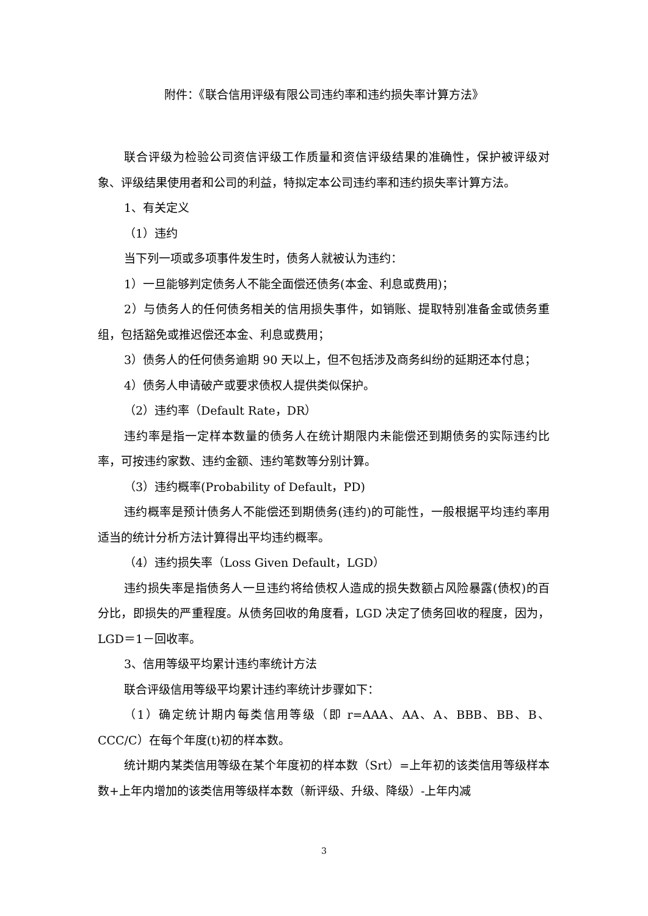附件：《联合信用评级有限公司违约率和违约损失率计算方法》
联合评级为检验公司资信评级工作质量和资信评级结果的准确性，保护被评级对象、评级结果使用者和公司的利益，特拟定本公司违约率和违约损失率计算方法。
1、有关定义
（1）违约
当下列一项或多项事件发生时，债务人就被认为违约：
1）一旦能够判定债务人不能全面偿还债务(本金、利息或费用)；
2）与债务人的任何债务相关的信用损失事件，如销账、提取特别准备金或债务重组，包括豁免或推迟偿还本金、利息或费用；
3）债务人的任何债务逾期 90 天以上，但不包括涉及商务纠纷的延期还本付息；
4）债务人申请破产或要求债权人提供类似保护。
（2）违约率（Default Rate，DR）
违约率是指一定样本数量的债务人在统计期限内未能偿还到期债务的实际违约比率，可按违约家数、违约金额、违约笔数等分别计算。
（3）违约概率(Probability of Default，PD)
违约概率是预计债务人不能偿还到期债务(违约)的可能性，一般根据平均违约率用适当的统计分析方法计算得出平均违约概率。
（4）违约损失率（Loss Given Default，LGD）
违约损失率是指债务人一旦违约将给债权人造成的损失数额占风险暴露(债权)的百分比，即损失的严重程度。从债务回收的角度看，LGD 决定了债务回收的程度，因为，LGD＝1－回收率。
3、信用等级平均累计违约率统计方法
联合评级信用等级平均累计违约率统计步骤如下：
（1）确定统计期内每类信用等级（即 r=AAA、AA、A、BBB、BB、B、CCC/C）在每个年度(t)初的样本数。
统计期内某类信用等级在某个年度初的样本数（Srt）=上年初的该类信用等级样本数+上年内增加的该类信用等级样本数（新评级、升级、降级）-上年内减
3